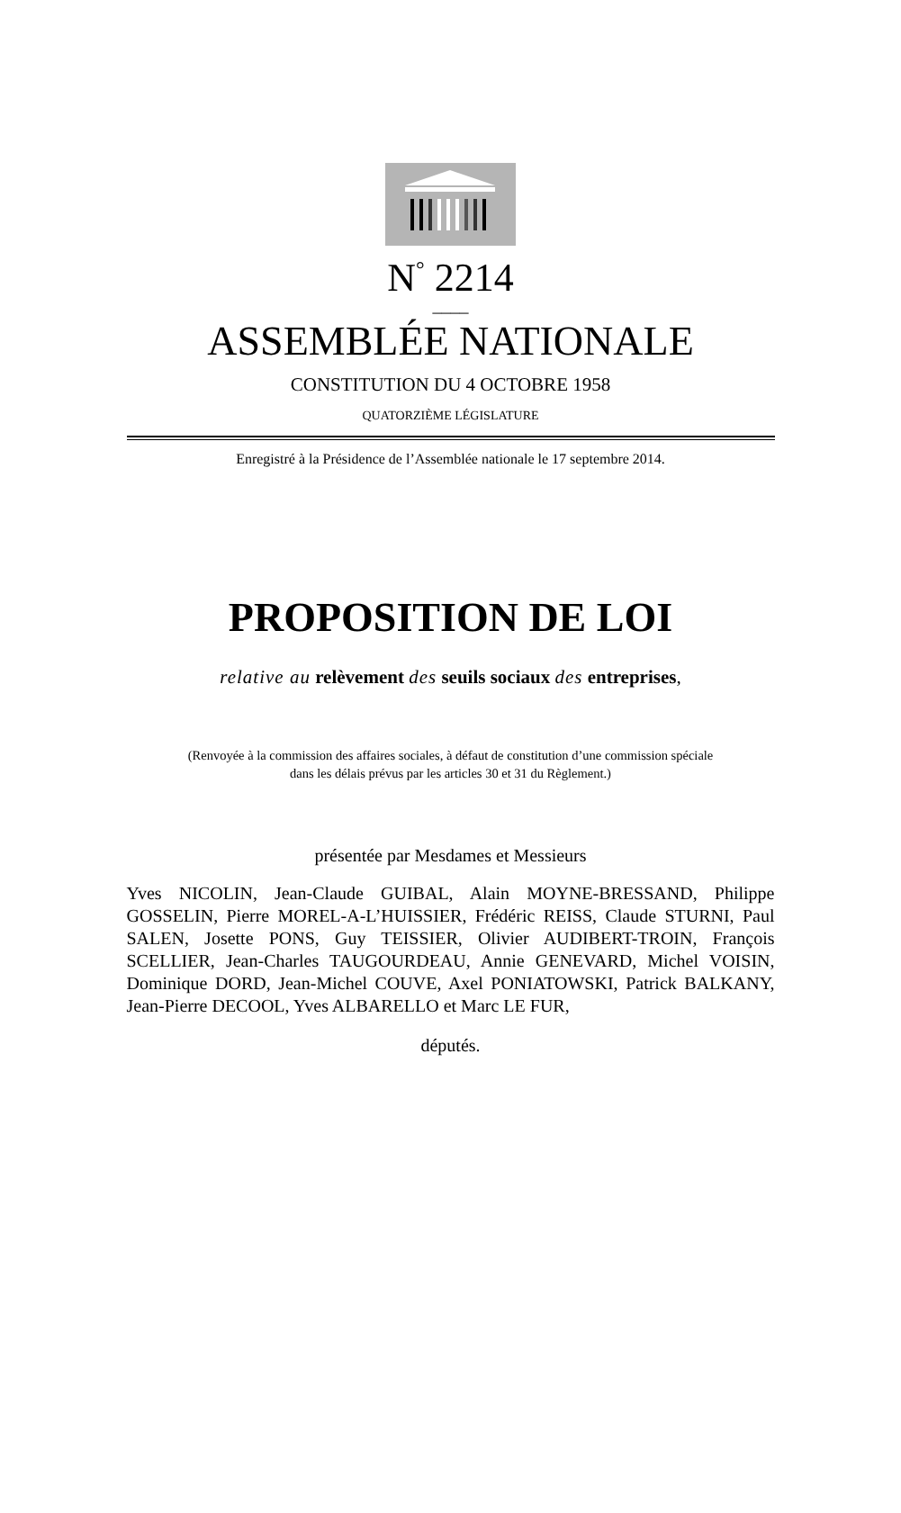N<sup>°</sup> 2214
____
ASSEMBLÉE NATIONALE
CONSTITUTION DU 4 OCTOBRE 1958
QUATORZIÈME LÉGISLATURE
Enregistré à la Présidence de l’Assemblée nationale le 17 septembre 2014.
PROPOSITION DE LOI
relative au relèvement des seuils sociaux des entreprises,
(Renvoyée à la commission des affaires sociales, à défaut de constitution d’une commission spéciale
dans les délais prévus par les articles 30 et 31 du Règlement.)
présentée par Mesdames et Messieurs
Yves NICOLIN, Jean-Claude GUIBAL, Alain MOYNE-BRESSAND, Philippe GOSSELIN, Pierre MOREL-A-L’HUISSIER, Frédéric REISS, Claude STURNI, Paul SALEN, Josette PONS, Guy TEISSIER, Olivier AUDIBERT-TROIN, François SCELLIER, Jean-Charles TAUGOURDEAU, Annie GENEVARD, Michel VOISIN, Dominique DORD, Jean-Michel COUVE, Axel PONIATOWSKI, Patrick BALKANY, Jean-Pierre DECOOL, Yves ALBARELLO et Marc LE FUR,
députés.